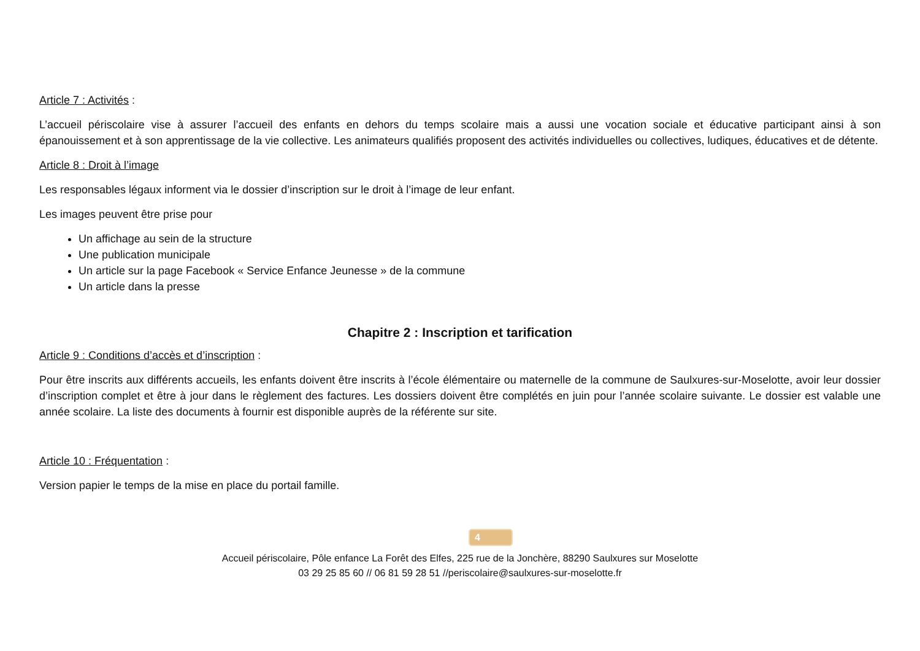Article 7 : Activités :
L’accueil périscolaire vise à assurer l’accueil des enfants en dehors du temps scolaire mais a aussi une vocation sociale et éducative participant ainsi à son épanouissement et à son apprentissage de la vie collective. Les animateurs qualifiés proposent des activités individuelles ou collectives, ludiques, éducatives et de détente.
Article 8 : Droit à l’image
Les responsables légaux informent via le dossier d’inscription sur le droit à l’image de leur enfant.
Les images peuvent être prise pour
Un affichage au sein de la structure
Une publication municipale
Un article sur la page Facebook « Service Enfance Jeunesse » de la commune
Un article dans la presse
Chapitre 2 : Inscription et tarification
Article 9 : Conditions d’accès et d’inscription :
Pour être inscrits aux différents accueils, les enfants doivent être inscrits à l’école élémentaire ou maternelle de la commune de Saulxures-sur-Moselotte, avoir leur dossier d’inscription complet et être à jour dans le règlement des factures. Les dossiers doivent être complétés en juin pour l’année scolaire suivante. Le dossier est valable une année scolaire. La liste des documents à fournir est disponible auprès de la référente sur site.
Article 10 : Fréquentation :
Version papier le temps de la mise en place du portail famille.
4
Accueil périscolaire, Pôle enfance La Forêt des Elfes, 225 rue de la Jonchère, 88290 Saulxures sur Moselotte
03 29 25 85 60 // 06 81 59 28 51 //periscolaire@saulxures-sur-moselotte.fr